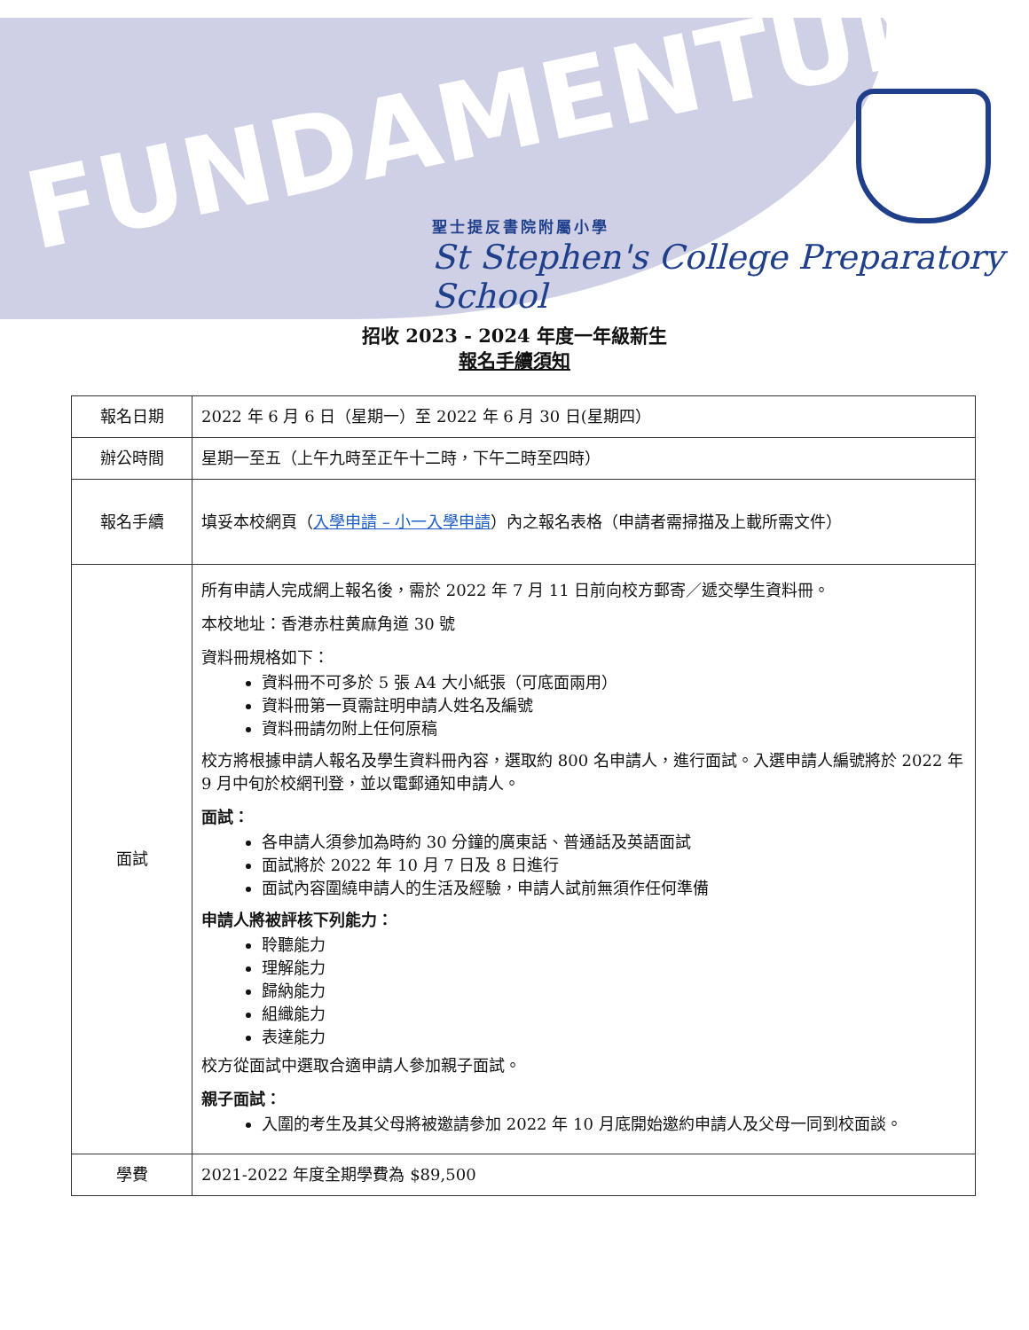FUNDAMENTUM
聖士提反書院附屬小學
St Stephen's College Preparatory School
招收 2023 - 2024 年度一年級新生
報名手續須知
| 報名日期 | 2022 年 6 月 6 日（星期一）至 2022 年 6 月 30 日(星期四） |
| 辦公時間 | 星期一至五（上午九時至正午十二時，下午二時至四時） |
| 報名手續 | 填妥本校網頁（ 入學申請 – 小一入學申請 ）內之報名表格（申請者需掃描及上載所需文件） |
| 面試 | 所有申請人完成網上報名後，需於 2022 年 7 月 11 日前向校方郵寄／遞交學生資料冊。 本校地址：香港赤柱黄麻角道 30 號 資料冊規格如下： 資料冊不可多於 5 張 A4 大小紙張（可底面兩用） 資料冊第一頁需註明申請人姓名及編號 資料冊請勿附上任何原稿 校方將根據申請人報名及學生資料冊內容，選取約 800 名申請人，進行面試。入選申請人編號將於 2022 年 9 月中旬於校網刊登，並以電郵通知申請人。 面試： 各申請人須參加為時約 30 分鐘的廣東話、普通話及英語面試 面試將於 2022 年 10 月 7 日及 8 日進行 面試內容圍繞申請人的生活及經驗，申請人試前無須作任何準備 申請人將被評核下列能力： 聆聽能力 理解能力 歸納能力 組織能力 表達能力 校方從面試中選取合適申請人參加親子面試。 親子面試： 入圍的考生及其父母將被邀請參加 2022 年 10 月底開始邀約申請人及父母一同到校面談。 |
| 學費 | 2021-2022 年度全期學費為 $89,500 |